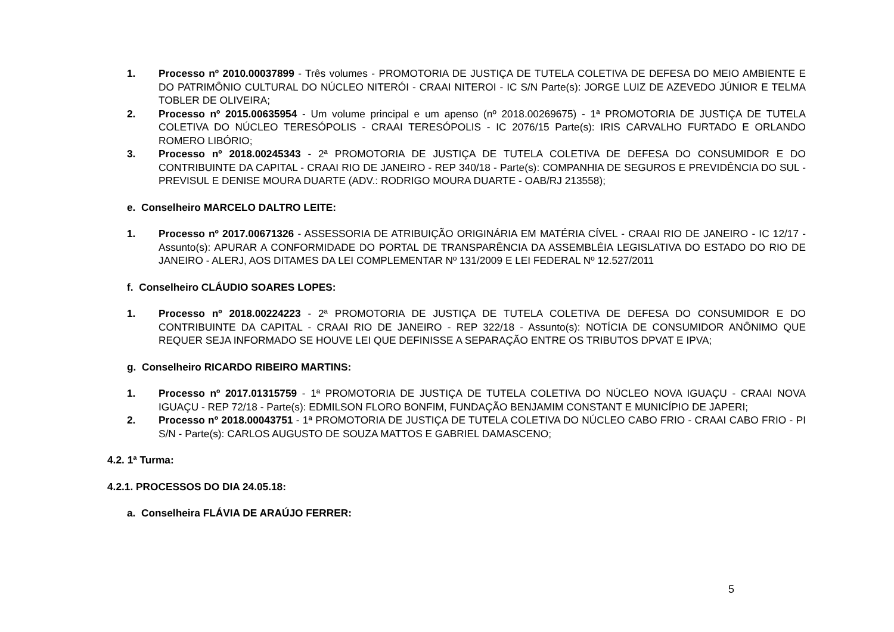1. Processo nº 2010.00037899 - Três volumes - PROMOTORIA DE JUSTIÇA DE TUTELA COLETIVA DE DEFESA DO MEIO AMBIENTE E DO PATRIMÔNIO CULTURAL DO NÚCLEO NITERÓI - CRAAI NITEROI - IC S/N Parte(s): JORGE LUIZ DE AZEVEDO JÚNIOR E TELMA TOBLER DE OLIVEIRA;
2. Processo nº 2015.00635954 - Um volume principal e um apenso (nº 2018.00269675) - 1ª PROMOTORIA DE JUSTIÇA DE TUTELA COLETIVA DO NÚCLEO TERESÓPOLIS - CRAAI TERESÓPOLIS - IC 2076/15 Parte(s): IRIS CARVALHO FURTADO E ORLANDO ROMERO LIBÓRIO;
3. Processo nº 2018.00245343 - 2ª PROMOTORIA DE JUSTIÇA DE TUTELA COLETIVA DE DEFESA DO CONSUMIDOR E DO CONTRIBUINTE DA CAPITAL - CRAAI RIO DE JANEIRO - REP 340/18 - Parte(s): COMPANHIA DE SEGUROS E PREVIDÊNCIA DO SUL - PREVISUL E DENISE MOURA DUARTE (ADV.: RODRIGO MOURA DUARTE - OAB/RJ 213558);
e. Conselheiro MARCELO DALTRO LEITE:
1. Processo nº 2017.00671326 - ASSESSORIA DE ATRIBUIÇÃO ORIGINÁRIA EM MATÉRIA CÍVEL - CRAAI RIO DE JANEIRO - IC 12/17 - Assunto(s): APURAR A CONFORMIDADE DO PORTAL DE TRANSPARÊNCIA DA ASSEMBLÉIA LEGISLATIVA DO ESTADO DO RIO DE JANEIRO - ALERJ, AOS DITAMES DA LEI COMPLEMENTAR Nº 131/2009 E LEI FEDERAL Nº 12.527/2011
f. Conselheiro CLÁUDIO SOARES LOPES:
1. Processo nº 2018.00224223 - 2ª PROMOTORIA DE JUSTIÇA DE TUTELA COLETIVA DE DEFESA DO CONSUMIDOR E DO CONTRIBUINTE DA CAPITAL - CRAAI RIO DE JANEIRO - REP 322/18 - Assunto(s): NOTÍCIA DE CONSUMIDOR ANÔNIMO QUE REQUER SEJA INFORMADO SE HOUVE LEI QUE DEFINISSE A SEPARAÇÃO ENTRE OS TRIBUTOS DPVAT E IPVA;
g. Conselheiro RICARDO RIBEIRO MARTINS:
1. Processo nº 2017.01315759 - 1ª PROMOTORIA DE JUSTIÇA DE TUTELA COLETIVA DO NÚCLEO NOVA IGUAÇU - CRAAI NOVA IGUAÇU - REP 72/18 - Parte(s): EDMILSON FLORO BONFIM, FUNDAÇÃO BENJAMIM CONSTANT E MUNICÍPIO DE JAPERI;
2. Processo nº 2018.00043751 - 1ª PROMOTORIA DE JUSTIÇA DE TUTELA COLETIVA DO NÚCLEO CABO FRIO - CRAAI CABO FRIO - PI S/N - Parte(s): CARLOS AUGUSTO DE SOUZA MATTOS E GABRIEL DAMASCENO;
4.2. 1ª Turma:
4.2.1. PROCESSOS DO DIA 24.05.18:
a. Conselheira FLÁVIA DE ARAÚJO FERRER:
5